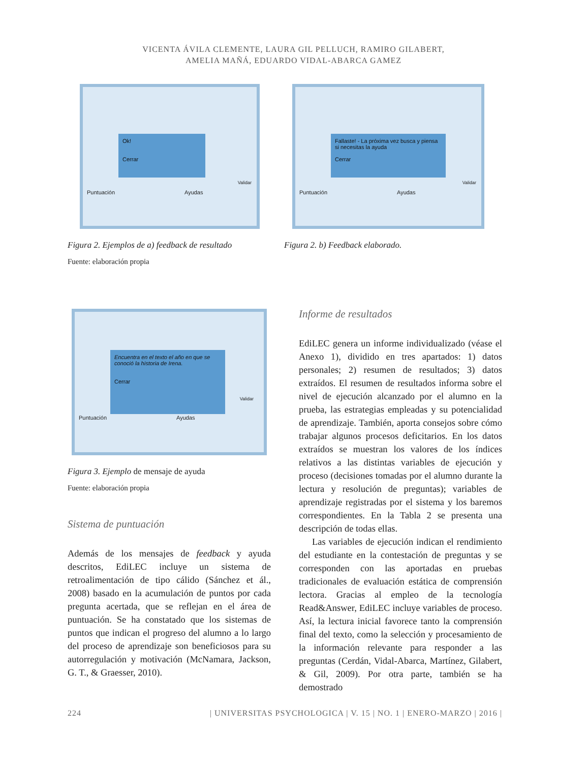VICENTA ÁVILA CLEMENTE, LAURA GIL PELLUCH, RAMIRO GILABERT,
AMELIA MAÑÁ, EDUARDO VIDAL-ABARCA GAMEZ
Ok!
Cerrar
Validar
Puntuación Ayudas
Figura 2. Ejemplos de a) feedback de resultado
Fuente: elaboración propia
Fallaste! - La próxima vez busca y piensa si necesitas la ayuda
Cerrar
Validar
Puntuación Ayudas
Figura 2. b) Feedback elaborado.
Encuentra en el texto el año en que se conoció la historia de Irena.
Cerrar
Validar
Puntuación Ayudas
Figura 3. Ejemplo de mensaje de ayuda
Fuente: elaboración propia
Sistema de puntuación
Además de los mensajes de feedback y ayuda descritos, EdiLEC incluye un sistema de retroalimentación de tipo cálido (Sánchez et ál., 2008) basado en la acumulación de puntos por cada pregunta acertada, que se reflejan en el área de puntuación. Se ha constatado que los sistemas de puntos que indican el progreso del alumno a lo largo del proceso de aprendizaje son beneficiosos para su autorregulación y motivación (McNamara, Jackson, G. T., & Graesser, 2010).
Informe de resultados
EdiLEC genera un informe individualizado (véase el Anexo 1), dividido en tres apartados: 1) datos personales; 2) resumen de resultados; 3) datos extraídos. El resumen de resultados informa sobre el nivel de ejecución alcanzado por el alumno en la prueba, las estrategias empleadas y su potencialidad de aprendizaje. También, aporta consejos sobre cómo trabajar algunos procesos deficitarios. En los datos extraídos se muestran los valores de los índices relativos a las distintas variables de ejecución y proceso (decisiones tomadas por el alumno durante la lectura y resolución de preguntas); variables de aprendizaje registradas por el sistema y los baremos correspondientes. En la Tabla 2 se presenta una descripción de todas ellas.
Las variables de ejecución indican el rendimiento del estudiante en la contestación de preguntas y se corresponden con las aportadas en pruebas tradicionales de evaluación estática de comprensión lectora. Gracias al empleo de la tecnología Read&Answer, EdiLEC incluye variables de proceso. Así, la lectura inicial favorece tanto la comprensión final del texto, como la selección y procesamiento de la información relevante para responder a las preguntas (Cerdán, Vidal-Abarca, Martínez, Gilabert, & Gil, 2009). Por otra parte, también se ha demostrado
224 | UNIVERSITAS PSYCHOLOGICA | V. 15 | NO. 1 | ENERO-MARZO | 2016 |